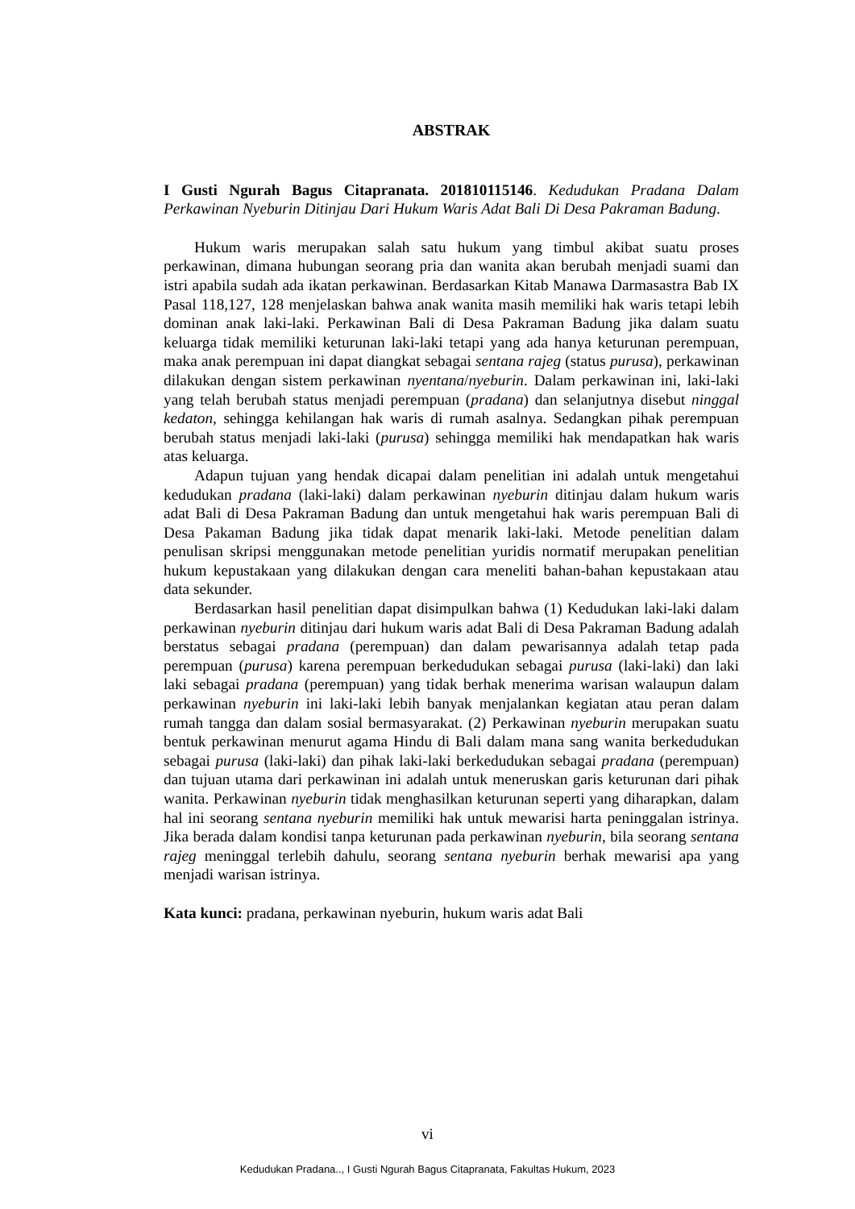ABSTRAK
I Gusti Ngurah Bagus Citapranata. 201810115146. Kedudukan Pradana Dalam Perkawinan Nyeburin Ditinjau Dari Hukum Waris Adat Bali Di Desa Pakraman Badung.
Hukum waris merupakan salah satu hukum yang timbul akibat suatu proses perkawinan, dimana hubungan seorang pria dan wanita akan berubah menjadi suami dan istri apabila sudah ada ikatan perkawinan. Berdasarkan Kitab Manawa Darmasastra Bab IX Pasal 118,127, 128 menjelaskan bahwa anak wanita masih memiliki hak waris tetapi lebih dominan anak laki-laki. Perkawinan Bali di Desa Pakraman Badung jika dalam suatu keluarga tidak memiliki keturunan laki-laki tetapi yang ada hanya keturunan perempuan, maka anak perempuan ini dapat diangkat sebagai sentana rajeg (status purusa), perkawinan dilakukan dengan sistem perkawinan nyentana/nyeburin. Dalam perkawinan ini, laki-laki yang telah berubah status menjadi perempuan (pradana) dan selanjutnya disebut ninggal kedaton, sehingga kehilangan hak waris di rumah asalnya. Sedangkan pihak perempuan berubah status menjadi laki-laki (purusa) sehingga memiliki hak mendapatkan hak waris atas keluarga.
Adapun tujuan yang hendak dicapai dalam penelitian ini adalah untuk mengetahui kedudukan pradana (laki-laki) dalam perkawinan nyeburin ditinjau dalam hukum waris adat Bali di Desa Pakraman Badung dan untuk mengetahui hak waris perempuan Bali di Desa Pakaman Badung jika tidak dapat menarik laki-laki. Metode penelitian dalam penulisan skripsi menggunakan metode penelitian yuridis normatif merupakan penelitian hukum kepustakaan yang dilakukan dengan cara meneliti bahan-bahan kepustakaan atau data sekunder.
Berdasarkan hasil penelitian dapat disimpulkan bahwa (1) Kedudukan laki-laki dalam perkawinan nyeburin ditinjau dari hukum waris adat Bali di Desa Pakraman Badung adalah berstatus sebagai pradana (perempuan) dan dalam pewarisannya adalah tetap pada perempuan (purusa) karena perempuan berkedudukan sebagai purusa (laki-laki) dan laki laki sebagai pradana (perempuan) yang tidak berhak menerima warisan walaupun dalam perkawinan nyeburin ini laki-laki lebih banyak menjalankan kegiatan atau peran dalam rumah tangga dan dalam sosial bermasyarakat. (2) Perkawinan nyeburin merupakan suatu bentuk perkawinan menurut agama Hindu di Bali dalam mana sang wanita berkedudukan sebagai purusa (laki-laki) dan pihak laki-laki berkedudukan sebagai pradana (perempuan) dan tujuan utama dari perkawinan ini adalah untuk meneruskan garis keturunan dari pihak wanita. Perkawinan nyeburin tidak menghasilkan keturunan seperti yang diharapkan, dalam hal ini seorang sentana nyeburin memiliki hak untuk mewarisi harta peninggalan istrinya. Jika berada dalam kondisi tanpa keturunan pada perkawinan nyeburin, bila seorang sentana rajeg meninggal terlebih dahulu, seorang sentana nyeburin berhak mewarisi apa yang menjadi warisan istrinya.
Kata kunci: pradana, perkawinan nyeburin, hukum waris adat Bali
vi
Kedudukan Pradana.., I Gusti Ngurah Bagus Citapranata, Fakultas Hukum, 2023